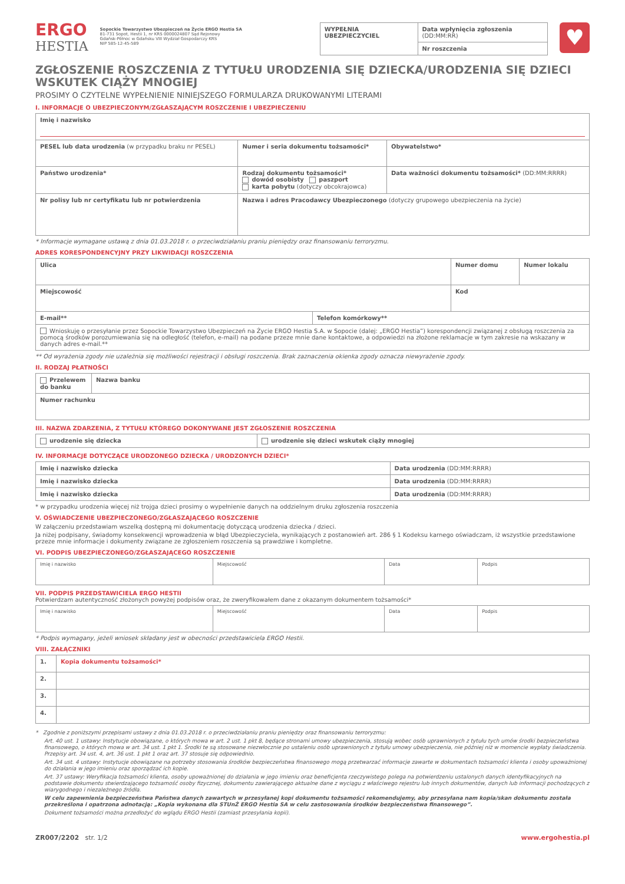ERGO
HESTIA
Sopockie Towarzystwo Ubezpieczeń na Życie ERGO Hestia SA
81-731 Sopot, Hestii 1, nr KRS 0000024807 Sąd Rejonowy
Gdańsk-Północ w Gdańsku VIII Wydział Gospodarczy KRS
NIP 585-12-45-589
| WYPEŁNIA UBEZPIECZYCIEL | Data wpłynięcia zgłoszenia (DD:MM:RR) |
| | Nr roszczenia |
♥
ZGŁOSZENIE ROSZCZENIA Z TYTUŁU URODZENIA SIĘ DZIECKA/URODZENIA SIĘ DZIECI WSKUTEK CIĄŻY MNOGIEJ
PROSIMY O CZYTELNE WYPEŁNIENIE NINIEJSZEGO FORMULARZA DRUKOWANYMI LITERAMI
I. INFORMACJE O UBEZPIECZONYM/ZGŁASZAJĄCYM ROSZCZENIE I UBEZPIECZENIU
| Imię i nazwisko | | |
| PESEL lub data urodzenia (w przypadku braku nr PESEL) | Numer i seria dokumentu tożsamości* | Obywatelstwo* |
| Państwo urodzenia* | Rodzaj dokumentu tożsamości* dowód osobisty paszport karta pobytu (dotyczy obcokrajowca) | Data ważności dokumentu tożsamości* (DD:MM:RRRR) |
| Nr polisy lub nr certyfikatu lub nr potwierdzenia | Nazwa i adres Pracodawcy Ubezpieczonego (dotyczy grupowego ubezpieczenia na życie) | |
* Informacje wymagane ustawą z dnia 01.03.2018 r. o przeciwdziałaniu praniu pieniędzy oraz finansowaniu terroryzmu.
ADRES KORESPONDENCYJNY PRZY LIKWIDACJI ROSZCZENIA
| Ulica | | Numer domu | Numer lokalu |
| Miejscowość | | Kod | |
| E-mail** | Telefon komórkowy** | | |
| Wnioskuję o przesyłanie przez Sopockie Towarzystwo Ubezpieczeń na Życie ERGO Hestia S.A. w Sopocie (dalej: „ERGO Hestia”) korespondencji związanej z obsługą roszczenia za pomocą środków porozumiewania się na odległość (telefon, e-mail) na podane przeze mnie dane kontaktowe, a odpowiedzi na złożone reklamacje w tym zakresie na wskazany w danych adres e-mail.** | | | |
** Od wyrażenia zgody nie uzależnia się możliwości rejestracji i obsługi roszczenia. Brak zaznaczenia okienka zgody oznacza niewyrażenie zgody.
II. RODZAJ PŁATNOŚCI
| Przelewem do banku | Nazwa banku |
| Numer rachunku | |
III. NAZWA ZDARZENIA, Z TYTUŁU KTÓREGO DOKONYWANE JEST ZGŁOSZENIE ROSZCZENIA
| urodzenie się dziecka | urodzenie się dzieci wskutek ciąży mnogiej |
IV. INFORMACJE DOTYCZĄCE URODZONEGO DZIECKA / URODZONYCH DZIECI*
| Imię i nazwisko dziecka | Data urodzenia (DD:MM:RRRR) |
| Imię i nazwisko dziecka | Data urodzenia (DD:MM:RRRR) |
| Imię i nazwisko dziecka | Data urodzenia (DD:MM:RRRR) |
* w przypadku urodzenia więcej niż trojga dzieci prosimy o wypełnienie danych na oddzielnym druku zgłoszenia roszczenia
V. OŚWIADCZENIE UBEZPIECZONEGO/ZGŁASZAJĄCEGO ROSZCZENIE
W załączeniu przedstawiam wszelką dostępną mi dokumentację dotyczącą urodzenia dziecka / dzieci.
Ja niżej podpisany, świadomy konsekwencji wprowadzenia w błąd Ubezpieczyciela, wynikających z postanowień art. 286 § 1 Kodeksu karnego oświadczam, iż wszystkie przedstawione przeze mnie informacje i dokumenty związane ze zgłoszeniem roszczenia są prawdziwe i kompletne.
VI. PODPIS UBEZPIECZONEGO/ZGŁASZAJĄCEGO ROSZCZENIE
| Imię i nazwisko | Miejscowość | Data | Podpis |
VII. PODPIS PRZEDSTAWICIELA ERGO HESTII
Potwierdzam autentyczność złożonych powyżej podpisów oraz, że zweryfikowałem dane z okazanym dokumentem tożsamości*
| Imię i nazwisko | Miejscowość | Data | Podpis |
* Podpis wymagany, jeżeli wniosek składany jest w obecności przedstawiciela ERGO Hestii.
VIII. ZAŁĄCZNIKI
| 1. | Kopia dokumentu tożsamości* |
| 2. | |
| 3. | |
| 4. | |
* Zgodnie z poniższymi przepisami ustawy z dnia 01.03.2018 r. o przeciwdziałaniu praniu pieniędzy oraz finansowaniu terroryzmu:
Art. 40 ust. 1 ustawy: Instytucje obowiązane, o których mowa w art. 2 ust. 1 pkt 8, będące stronami umowy ubezpieczenia, stosują wobec osób uprawnionych z tytułu tych umów środki bezpieczeństwa finansowego, o których mowa w art. 34 ust. 1 pkt 1. Środki te są stosowane niezwłocznie po ustaleniu osób uprawnionych z tytułu umowy ubezpieczenia, nie później niż w momencie wypłaty świadczenia. Przepisy art. 34 ust. 4, art. 36 ust. 1 pkt 1 oraz art. 37 stosuje się odpowiednio.
Art. 34 ust. 4 ustawy: Instytucje obowiązane na potrzeby stosowania środków bezpieczeństwa finansowego mogą przetwarzać informacje zawarte w dokumentach tożsamości klienta i osoby upoważnionej do działania w jego imieniu oraz sporządzać ich kopie.
Art. 37 ustawy: Weryfikacja tożsamości klienta, osoby upoważnionej do działania w jego imieniu oraz beneficjenta rzeczywistego polega na potwierdzeniu ustalonych danych identyfikacyjnych na podstawie dokumentu stwierdzającego tożsamość osoby fizycznej, dokumentu zawierającego aktualne dane z wyciągu z właściwego rejestru lub innych dokumentów, danych lub informacji pochodzących z wiarygodnego i niezależnego źródła.
W celu zapewnienia bezpieczeństwa Państwa danych zawartych w przesyłanej kopi dokumentu tożsamości rekomendujemy, aby przesyłana nam kopia/skan dokumentu została przekreślona i opatrzona adnotacją: „Kopia wykonana dla STUnŻ ERGO Hestia SA w celu zastosowania środków bezpieczeństwa finansowego”.
Dokument tożsamości można przedłożyć do wglądu ERGO Hestii (zamiast przesyłania kopii).
ZR007/2202 str. 1/2 www.ergohestia.pl